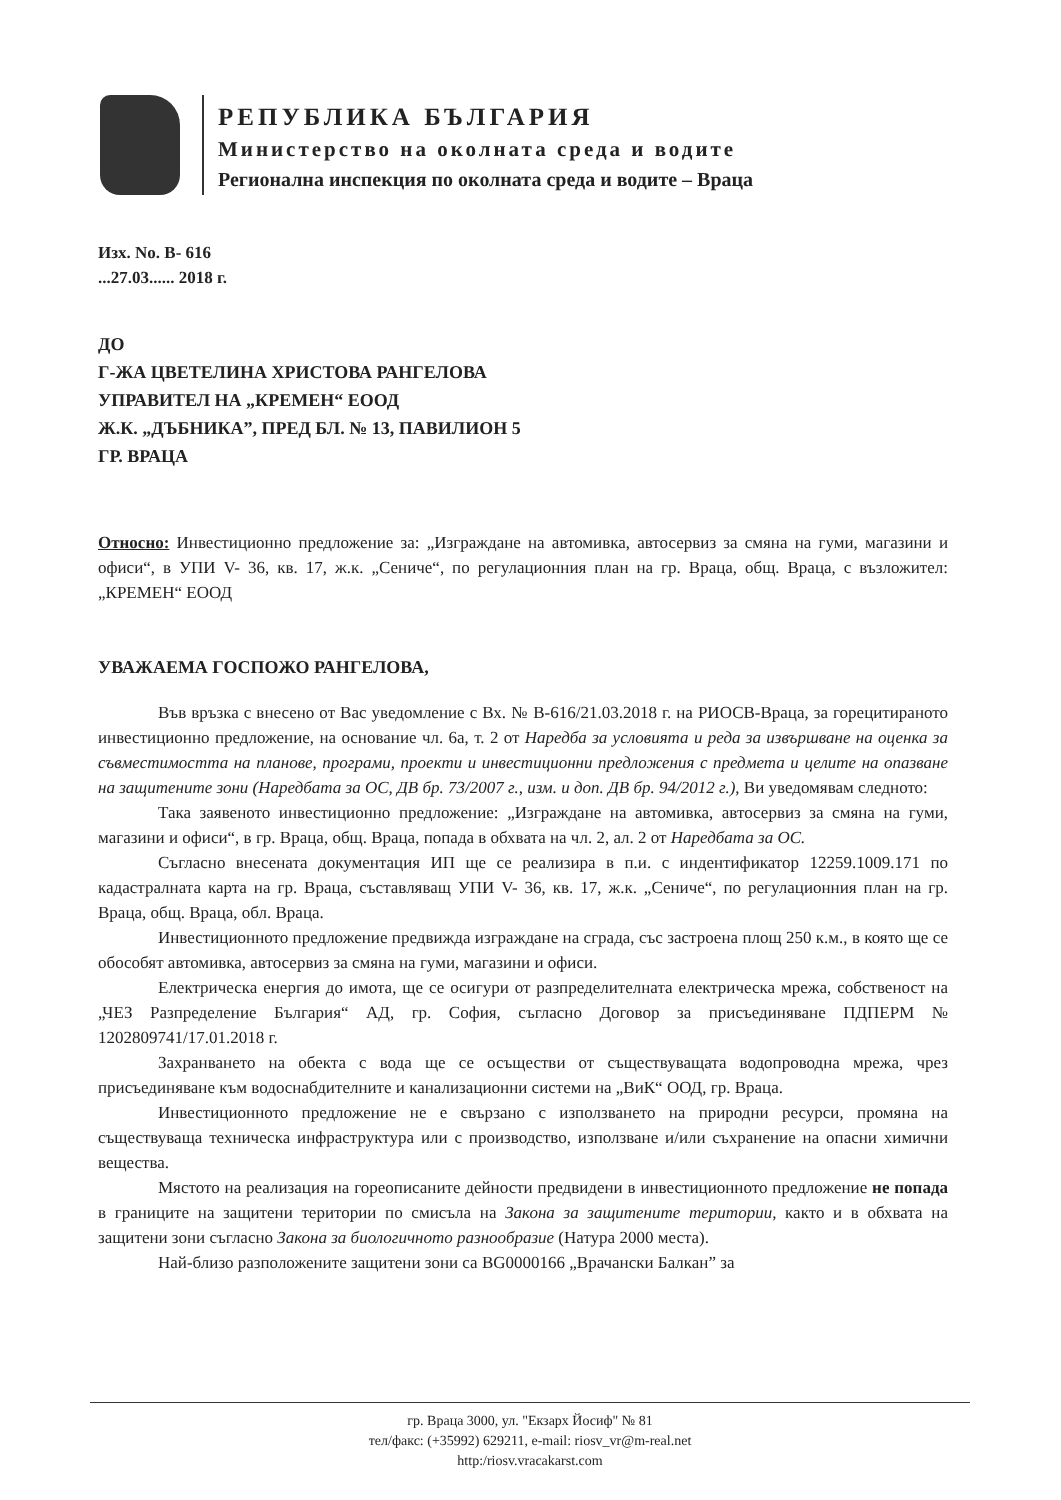РЕПУБЛИКА БЪЛГАРИЯ
Министерство на околната среда и водите
Регионална инспекция по околната среда и водите – Враца
Изх. No. В- 616
...27.03...... 2018 г.
ДО
Г-ЖА ЦВЕТЕЛИНА ХРИСТОВА РАНГЕЛОВА
УПРАВИТЕЛ НА „КРЕМЕН“ ЕООД
Ж.К. „ДЪБНИКА”, ПРЕД БЛ. № 13, ПАВИЛИОН 5
ГР. ВРАЦА
Относно: Инвестиционно предложение за: „Изграждане на автомивка, автосервиз за смяна на гуми, магазини и офиси“, в УПИ V- 36, кв. 17, ж.к. „Сениче“, по регулационния план на гр. Враца, общ. Враца, с възложител: „КРЕМЕН“ ЕООД
УВАЖАЕМА ГОСПОЖО РАНГЕЛОВА,
Във връзка с внесено от Вас уведомление с Вх. № В-616/21.03.2018 г. на РИОСВ-Враца, за горецитираното инвестиционно предложение, на основание чл. 6а, т. 2 от Наредба за условията и реда за извършване на оценка за съвместимостта на планове, програми, проекти и инвестиционни предложения с предмета и целите на опазване на защитените зони (Наредбата за ОС, ДВ бр. 73/2007 г., изм. и доп. ДВ бр. 94/2012 г.), Ви уведомявам следното:
Така заявеното инвестиционно предложение: „Изграждане на автомивка, автосервиз за смяна на гуми, магазини и офиси“, в гр. Враца, общ. Враца, попада в обхвата на чл. 2, ал. 2 от Наредбата за ОС.
Съгласно внесената документация ИП ще се реализира в п.и. с индентификатор 12259.1009.171 по кадастралната карта на гр. Враца, съставляващ УПИ V- 36, кв. 17, ж.к. „Сениче“, по регулационния план на гр. Враца, общ. Враца, обл. Враца.
Инвестиционното предложение предвижда изграждане на сграда, със застроена площ 250 к.м., в която ще се обособят автомивка, автосервиз за смяна на гуми, магазини и офиси.
Електрическа енергия до имота, ще се осигури от разпределителната електрическа мрежа, собственост на „ЧЕЗ Разпределение България“ АД, гр. София, съгласно Договор за присъединяване ПДПЕРМ № 1202809741/17.01.2018 г.
Захранването на обекта с вода ще се осъществи от съществуващата водопроводна мрежа, чрез присъединяване към водоснабдителните и канализационни системи на „ВиК“ ООД, гр. Враца.
Инвестиционното предложение не е свързано с използването на природни ресурси, промяна на съществуваща техническа инфраструктура или с производство, използване и/или съхранение на опасни химични вещества.
Мястото на реализация на гореописаните дейности предвидени в инвестиционното предложение не попада в границите на защитени територии по смисъла на Закона за защитените територии, както и в обхвата на защитени зони съгласно Закона за биологичното разнообразие (Натура 2000 места).
Най-близо разположените защитени зони са BG0000166 „Врачански Балкан” за
гр. Враца 3000, ул. "Екзарх Йосиф" № 81
тел/факс: (+35992) 629211, e-mail: riosv_vr@m-real.net
http:/riosv.vracakarst.com